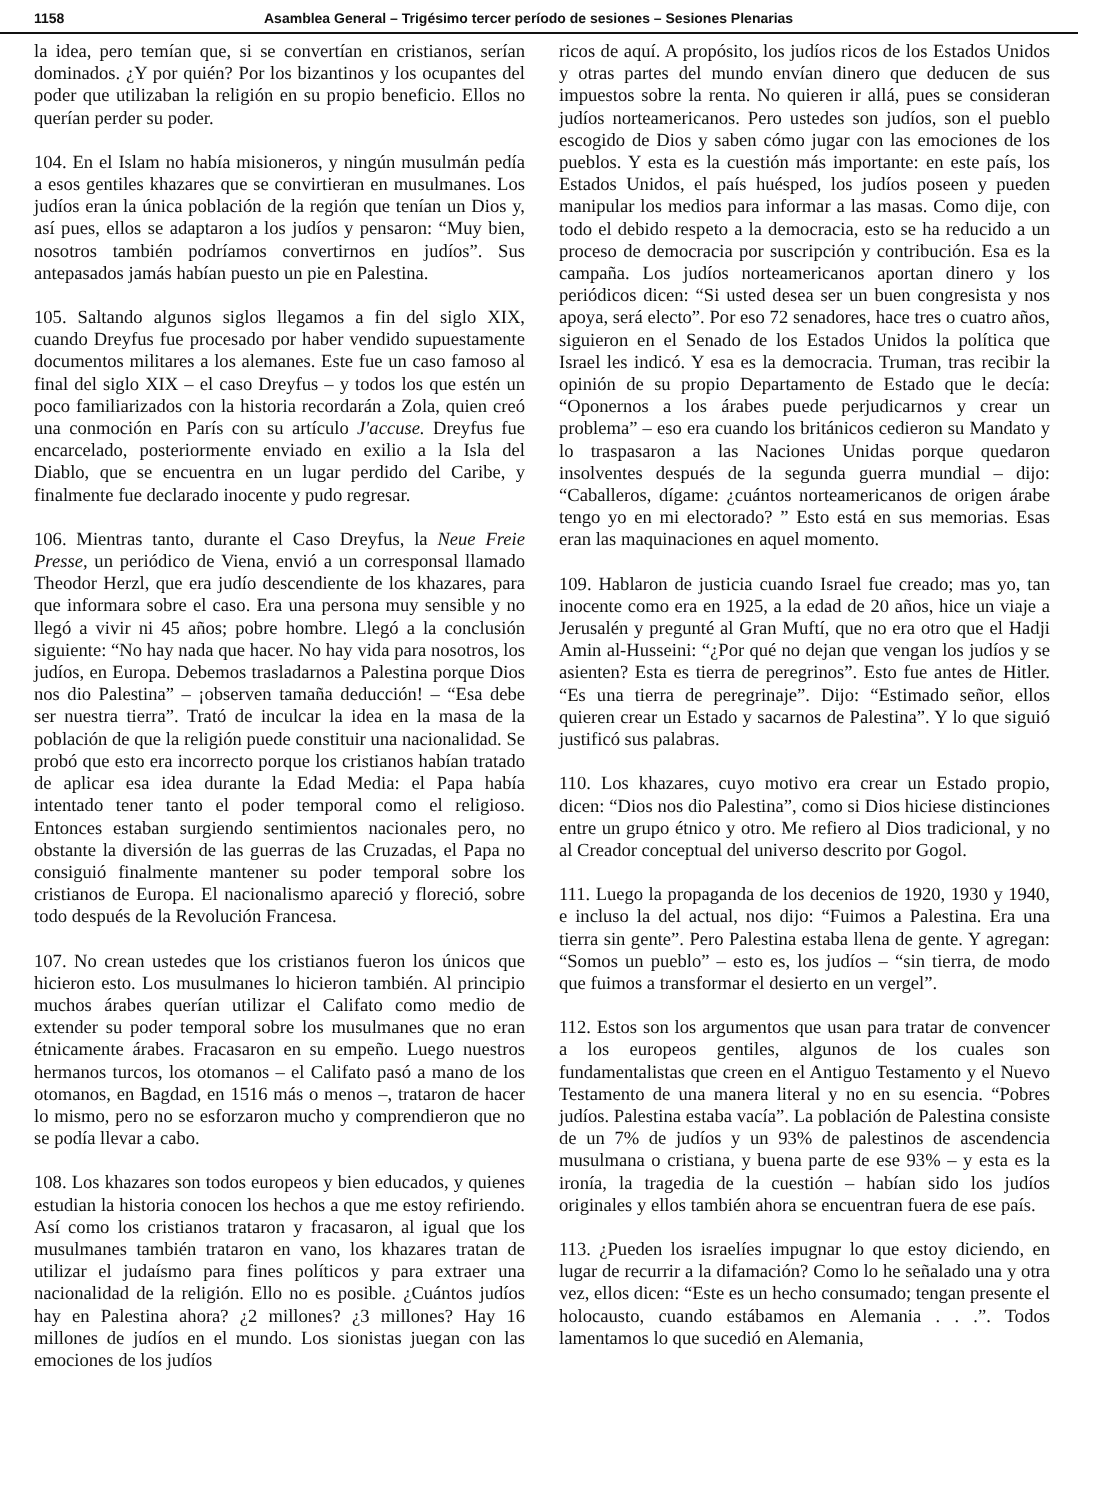1158 Asamblea General – Trigésimo tercer período de sesiones – Sesiones Plenarias
la idea, pero temían que, si se convertían en cristianos, serían dominados. ¿Y por quién? Por los bizantinos y los ocupantes del poder que utilizaban la religión en su propio beneficio. Ellos no querían perder su poder.
104. En el Islam no había misioneros, y ningún musulmán pedía a esos gentiles khazares que se convirtieran en musulmanes. Los judíos eran la única población de la región que tenían un Dios y, así pues, ellos se adaptaron a los judíos y pensaron: “Muy bien, nosotros también podríamos convertirnos en judíos”. Sus antepasados jamás habían puesto un pie en Palestina.
105. Saltando algunos siglos llegamos a fin del siglo XIX, cuando Dreyfus fue procesado por haber vendido supuestamente documentos militares a los alemanes. Este fue un caso famoso al final del siglo XIX – el caso Dreyfus – y todos los que estén un poco familiarizados con la historia recordarán a Zola, quien creó una conmoción en París con su artículo J'accuse. Dreyfus fue encarcelado, posteriormente enviado en exilio a la Isla del Diablo, que se encuentra en un lugar perdido del Caribe, y finalmente fue declarado inocente y pudo regresar.
106. Mientras tanto, durante el Caso Dreyfus, la Neue Freie Presse, un periódico de Viena, envió a un corresponsal llamado Theodor Herzl, que era judío descendiente de los khazares, para que informara sobre el caso. Era una persona muy sensible y no llegó a vivir ni 45 años; pobre hombre. Llegó a la conclusión siguiente: “No hay nada que hacer. No hay vida para nosotros, los judíos, en Europa. Debemos trasladarnos a Palestina porque Dios nos dio Palestina” – ¡observen tamaña deducción! – “Esa debe ser nuestra tierra”. Trató de inculcar la idea en la masa de la población de que la religión puede constituir una nacionalidad. Se probó que esto era incorrecto porque los cristianos habían tratado de aplicar esa idea durante la Edad Media: el Papa había intentado tener tanto el poder temporal como el religioso. Entonces estaban surgiendo sentimientos nacionales pero, no obstante la diversión de las guerras de las Cruzadas, el Papa no consiguió finalmente mantener su poder temporal sobre los cristianos de Europa. El nacionalismo apareció y floreció, sobre todo después de la Revolución Francesa.
107. No crean ustedes que los cristianos fueron los únicos que hicieron esto. Los musulmanes lo hicieron también. Al principio muchos árabes querían utilizar el Califato como medio de extender su poder temporal sobre los musulmanes que no eran étnicamente árabes. Fracasaron en su empeño. Luego nuestros hermanos turcos, los otomanos – el Califato pasó a mano de los otomanos, en Bagdad, en 1516 más o menos –, trataron de hacer lo mismo, pero no se esforzaron mucho y comprendieron que no se podía llevar a cabo.
108. Los khazares son todos europeos y bien educados, y quienes estudian la historia conocen los hechos a que me estoy refiriendo. Así como los cristianos trataron y fracasaron, al igual que los musulmanes también trataron en vano, los khazares tratan de utilizar el judaísmo para fines políticos y para extraer una nacionalidad de la religión. Ello no es posible. ¿Cuántos judíos hay en Palestina ahora? ¿2 millones? ¿3 millones? Hay 16 millones de judíos en el mundo. Los sionistas juegan con las emociones de los judíos
ricos de aquí. A propósito, los judíos ricos de los Estados Unidos y otras partes del mundo envían dinero que deducen de sus impuestos sobre la renta. No quieren ir allá, pues se consideran judíos norteamericanos. Pero ustedes son judíos, son el pueblo escogido de Dios y saben cómo jugar con las emociones de los pueblos. Y esta es la cuestión más importante: en este país, los Estados Unidos, el país huésped, los judíos poseen y pueden manipular los medios para informar a las masas. Como dije, con todo el debido respeto a la democracia, esto se ha reducido a un proceso de democracia por suscripción y contribución. Esa es la campaña. Los judíos norteamericanos aportan dinero y los periódicos dicen: “Si usted desea ser un buen congresista y nos apoya, será electo”. Por eso 72 senadores, hace tres o cuatro años, siguieron en el Senado de los Estados Unidos la política que Israel les indicó. Y esa es la democracia. Truman, tras recibir la opinión de su propio Departamento de Estado que le decía: “Oponernos a los árabes puede perjudicarnos y crear un problema” – eso era cuando los británicos cedieron su Mandato y lo traspasaron a las Naciones Unidas porque quedaron insolventes después de la segunda guerra mundial – dijo: “Caballeros, dígame: ¿cuántos norteamericanos de origen árabe tengo yo en mi electorado? ” Esto está en sus memorias. Esas eran las maquinaciones en aquel momento.
109. Hablaron de justicia cuando Israel fue creado; mas yo, tan inocente como era en 1925, a la edad de 20 años, hice un viaje a Jerusalén y pregunté al Gran Muftí, que no era otro que el Hadji Amin al-Husseini: “¿Por qué no dejan que vengan los judíos y se asienten? Esta es tierra de peregrinos”. Esto fue antes de Hitler. “Es una tierra de peregrinaje”. Dijo: “Estimado señor, ellos quieren crear un Estado y sacarnos de Palestina”. Y lo que siguió justificó sus palabras.
110. Los khazares, cuyo motivo era crear un Estado propio, dicen: “Dios nos dio Palestina”, como si Dios hiciese distinciones entre un grupo étnico y otro. Me refiero al Dios tradicional, y no al Creador conceptual del universo descrito por Gogol.
111. Luego la propaganda de los decenios de 1920, 1930 y 1940, e incluso la del actual, nos dijo: “Fuimos a Palestina. Era una tierra sin gente”. Pero Palestina estaba llena de gente. Y agregan: “Somos un pueblo” – esto es, los judíos – “sin tierra, de modo que fuimos a transformar el desierto en un vergel”.
112. Estos son los argumentos que usan para tratar de convencer a los europeos gentiles, algunos de los cuales son fundamentalistas que creen en el Antiguo Testamento y el Nuevo Testamento de una manera literal y no en su esencia. “Pobres judíos. Palestina estaba vacía”. La población de Palestina consiste de un 7% de judíos y un 93% de palestinos de ascendencia musulmana o cristiana, y buena parte de ese 93% – y esta es la ironía, la tragedia de la cuestión – habían sido los judíos originales y ellos también ahora se encuentran fuera de ese país.
113. ¿Pueden los israelíes impugnar lo que estoy diciendo, en lugar de recurrir a la difamación? Como lo he señalado una y otra vez, ellos dicen: “Este es un hecho consumado; tengan presente el holocausto, cuando estábamos en Alemania . . .”. Todos lamentamos lo que sucedió en Alemania,